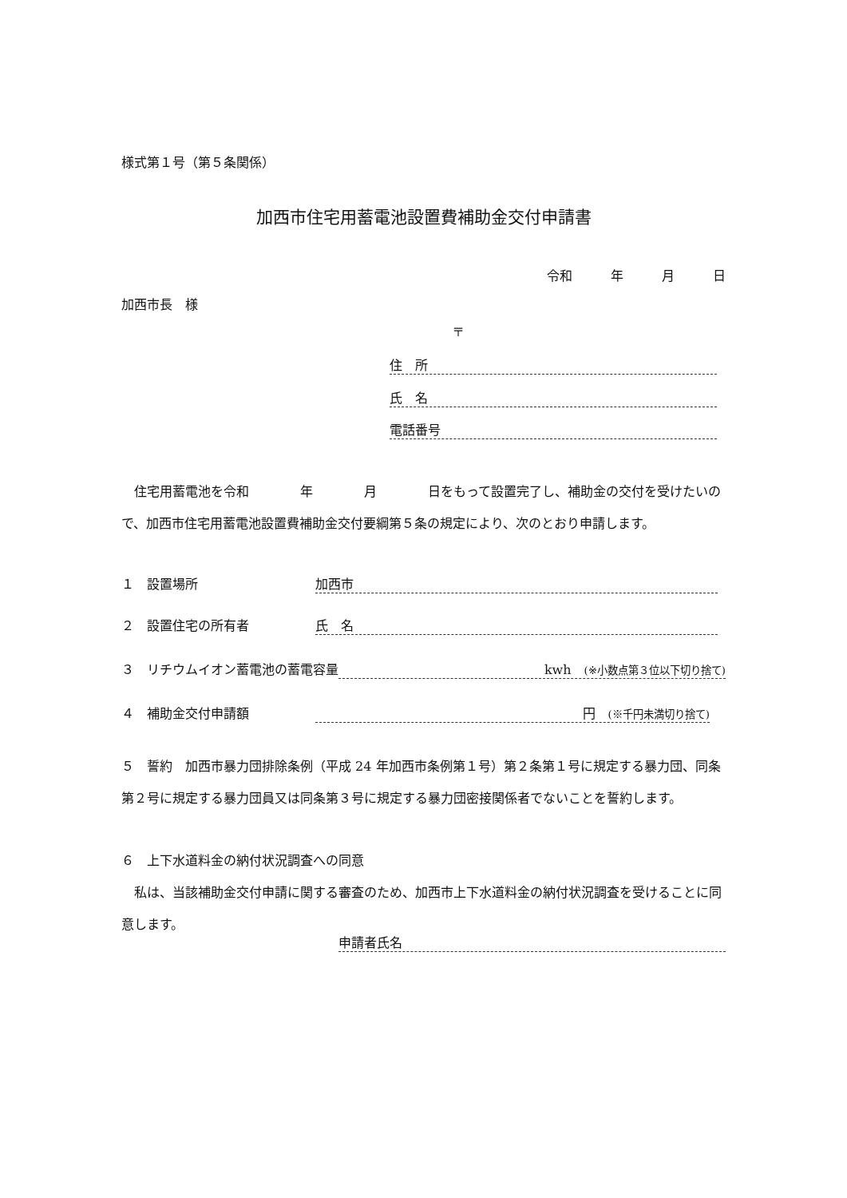様式第１号（第５条関係）
加西市住宅用蓄電池設置費補助金交付申請書
令和　　　年　　　月　　　日
加西市長　様
〒
住　所
氏　名
電話番号
　住宅用蓄電池を令和　　　　年　　　　月　　　　日をもって設置完了し、補助金の交付を受けたいので、加西市住宅用蓄電池設置費補助金交付要綱第５条の規定により、次のとおり申請します。
１　設置場所 加西市
２　設置住宅の所有者 氏　名
３　リチウムイオン蓄電池の蓄電容量 kwh　(※小数点第３位以下切り捨て)
４　補助金交付申請額 円　(※千円未満切り捨て)
５　誓約　加西市暴力団排除条例（平成 24 年加西市条例第１号）第２条第１号に規定する暴力団、同条第２号に規定する暴力団員又は同条第３号に規定する暴力団密接関係者でないことを誓約します。
６　上下水道料金の納付状況調査への同意
　私は、当該補助金交付申請に関する審査のため、加西市上下水道料金の納付状況調査を受けることに同意します。
申請者氏名